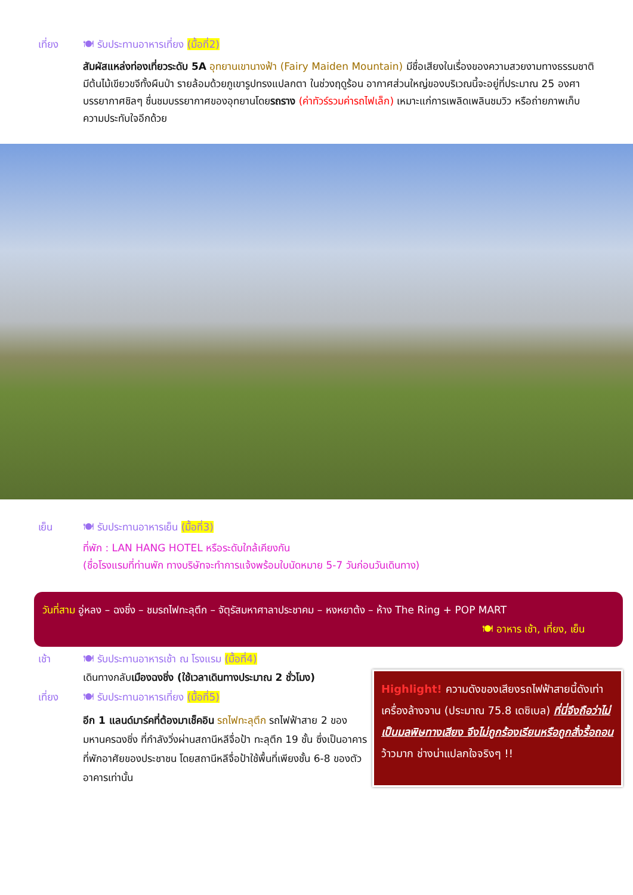เที่ยง 🍽 รับประทานอาหารเที่ยง (มื้อที่2)
สัมผัสแหล่งท่องเที่ยวระดับ 5A อุทยานเขานางฟ้า (Fairy Maiden Mountain) มีชื่อเสียงในเรื่องของความสวยงามทางธรรมชาติมีต้นไม้เขียวขจีทั้งผืนป่า รายล้อมด้วยภูเขารูปทรงแปลกตา ในช่วงฤดูร้อน อากาศส่วนใหญ่ของบริเวณนี้จะอยู่ที่ประมาณ 25 องศา บรรยากาศชิลๆ ชื่นชมบรรยากาศของอุทยานโดยรถราง (ค่าทัวร์รวมค่ารถไฟเล็ก) เหมาะแก่การเพลิดเพลินชมวิว หรือถ่ายภาพเก็บความประทับใจอีกด้วย
เย็น 🍽 รับประทานอาหารเย็น (มื้อที่3)
ที่พัก : LAN HANG HOTEL หรือระดับใกล้เคียงกัน
(ชื่อโรงแรมที่ท่านพัก ทางบริษัทจะทำการแจ้งพร้อมใบนัดหมาย 5-7 วันก่อนวันเดินทาง)
วันที่สาม อู่หลง – ฉงชิ่ง – ชมรถไฟทะลุตึก – จัตุรัสมหาศาลาประชาคม – หงหยาต้ง – ห้าง The Ring + POP MART
🍽 อาหาร เช้า, เที่ยง, เย็น
เช้า 🍽 รับประทานอาหารเช้า ณ โรงแรม (มื้อที่4)
เดินทางกลับเมืองฉงชิ่ง (ใช้เวลาเดินทางประมาณ 2 ชั่วโมง)
เที่ยง 🍽 รับประทานอาหารเที่ยง (มื้อที่5)
อีก 1 แลนด์มาร์คที่ต้องมาเช็คอิน รถไฟทะลุตึก รถไฟฟ้าสาย 2 ของมหานครฉงชิ่ง ที่กำลังวิ่งผ่านสถานีหลีจื่อป้า ทะลุตึก 19 ชั้น ซึ่งเป็นอาคารที่พักอาศัยของประชาชน โดยสถานีหลีจื่อป้าใช้พื้นที่เพียงชั้น 6-8 ของตัวอาคารเท่านั้น
Highlight! ความดังของเสียงรถไฟฟ้าสายนี้ดังเท่าเครื่องล้างจาน (ประมาณ 75.8 เดซิเบล) ที่นี่จึงถือว่าไม่เป็นมลพิษทางเสียง จึงไม่ถูกร้องเรียนหรือถูกสั่งรื้อถอน ว้าวมาก ช่างน่าแปลกใจจริงๆ !!